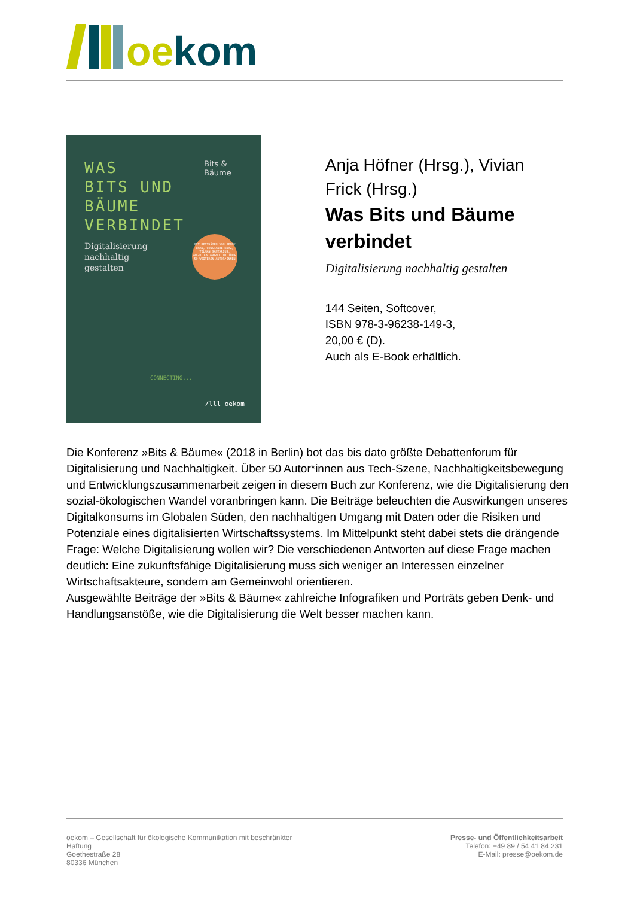oe kom
WAS
BITS UND
BÄUME
VERBINDET
Digitalisierung
nachhaltig
gestalten
Bits &
Bäume
MIT BEITRÄGEN VON JENNY CHAN, CONSTANZE KURZ, TILMAN SANTARIUS, ANGELIKA ZAHRNT UND ÜBER 50 WEITEREN AUTOR*INNEN
CONNECTING...
/lll oekom
Anja Höfner (Hrsg.), Vivian Frick (Hrsg.)
Was Bits und Bäume verbindet
Digitalisierung nachhaltig gestalten
144 Seiten, Softcover,
ISBN 978-3-96238-149-3,
20,00 € (D).
Auch als E-Book erhältlich.
Die Konferenz »Bits & Bäume« (2018 in Berlin) bot das bis dato größte Debattenforum für Digitalisierung und Nachhaltigkeit. Über 50 Autor*innen aus Tech-Szene, Nachhaltigkeitsbewegung und Entwicklungszusammenarbeit zeigen in diesem Buch zur Konferenz, wie die Digitalisierung den sozial-ökologischen Wandel voranbringen kann. Die Beiträge beleuchten die Auswirkungen unseres Digitalkonsums im Globalen Süden, den nachhaltigen Umgang mit Daten oder die Risiken und Potenziale eines digitalisierten Wirtschaftssystems. Im Mittelpunkt steht dabei stets die drängende Frage: Welche Digitalisierung wollen wir? Die verschiedenen Antworten auf diese Frage machen deutlich: Eine zukunftsfähige Digitalisierung muss sich weniger an Interessen einzelner Wirtschaftsakteure, sondern am Gemeinwohl orientieren.
Ausgewählte Beiträge der »Bits & Bäume« zahlreiche Infografiken und Porträts geben Denk- und Handlungsanstöße, wie die Digitalisierung die Welt besser machen kann.
oekom – Gesellschaft für ökologische Kommunikation mit beschränkter Haftung
Goethestraße 28
80336 München
Presse- und Öffentlichkeitsarbeit
Telefon: +49 89 / 54 41 84 231
E-Mail: presse@oekom.de